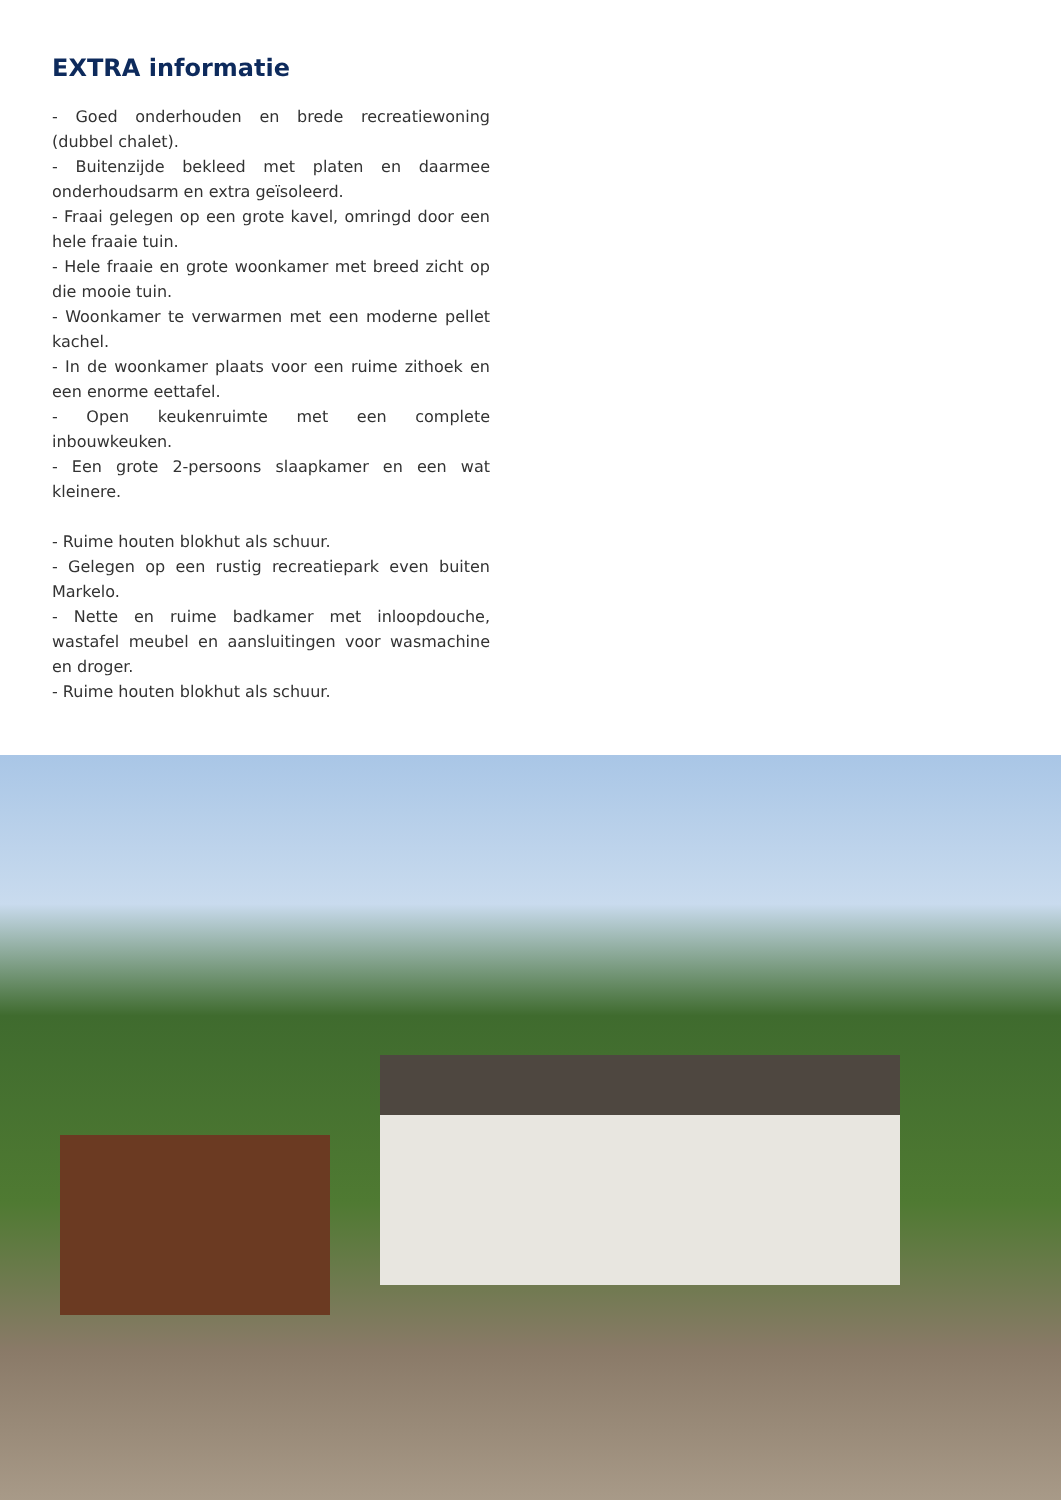EXTRA informatie
- Goed onderhouden en brede recreatiewoning (dubbel chalet).
- Buitenzijde bekleed met platen en daarmee onderhoudsarm en extra geïsoleerd.
- Fraai gelegen op een grote kavel, omringd door een hele fraaie tuin.
- Hele fraaie en grote woonkamer met breed zicht op die mooie tuin.
- Woonkamer te verwarmen met een moderne pellet kachel.
- In de woonkamer plaats voor een ruime zithoek en een enorme eettafel.
- Open keukenruimte met een complete inbouwkeuken.
- Een grote 2-persoons slaapkamer en een wat kleinere.
- Ruime houten blokhut als schuur.
- Gelegen op een rustig recreatiepark even buiten Markelo.
- Nette en ruime badkamer met inloopdouche, wastafel meubel en aansluitingen voor wasmachine en droger.
- Ruime houten blokhut als schuur.